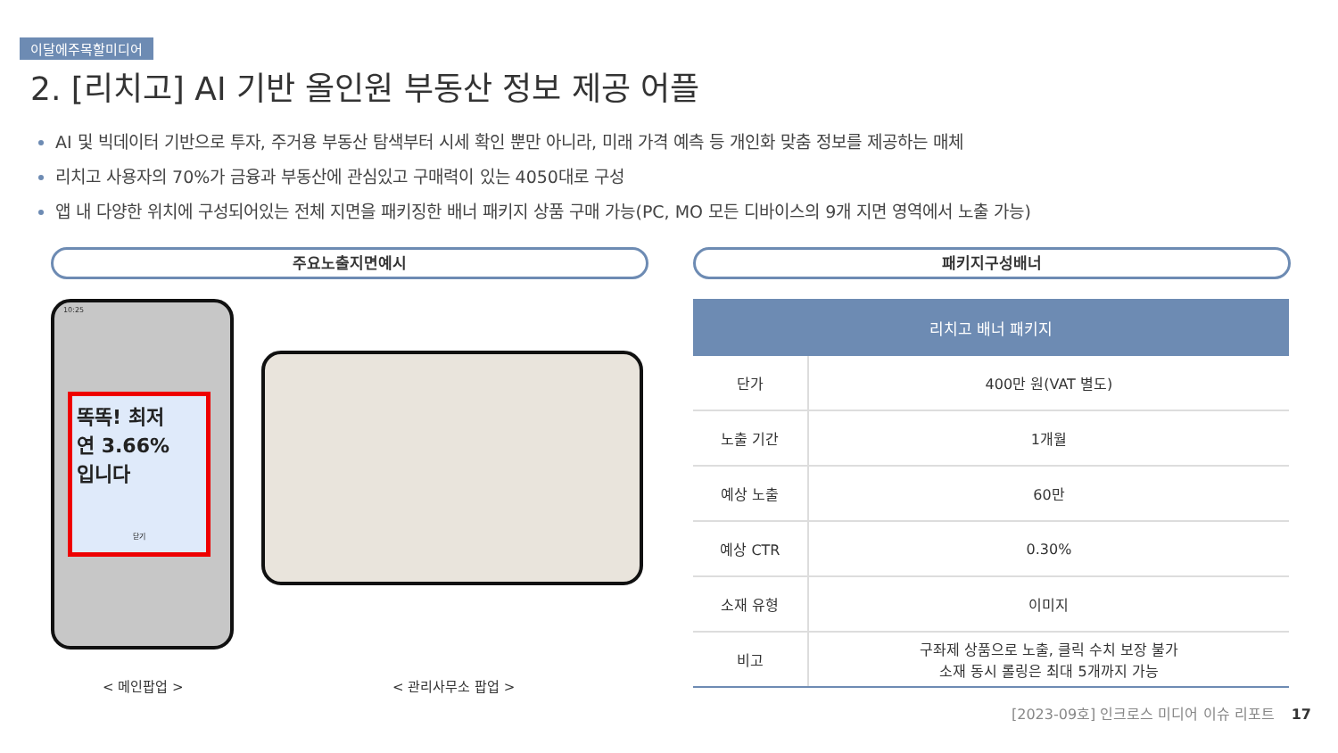이달에주목할미디어
2. [리치고] AI 기반 올인원 부동산 정보 제공 어플
AI 및 빅데이터 기반으로 투자, 주거용 부동산 탐색부터 시세 확인 뿐만 아니라, 미래 가격 예측 등 개인화 맞춤 정보를 제공하는 매체
리치고 사용자의 70%가 금융과 부동산에 관심있고 구매력이 있는 4050대로 구성
앱 내 다양한 위치에 구성되어있는 전체 지면을 패키징한 배너 패키지 상품 구매 가능(PC, MO 모든 디바이스의 9개 지면 영역에서 노출 가능)
주요노출지면예시 패키지구성배너
10:25
똑똑! 최저
연 3.66%
입니다
닫기
< 메인팝업 > < 관리사무소 팝업 >
| 리치고 배너 패키지 | |
| --- | --- |
| 단가 | 400만 원(VAT 별도) |
| 노출 기간 | 1개월 |
| 예상 노출 | 60만 |
| 예상 CTR | 0.30% |
| 소재 유형 | 이미지 |
| 비고 | 구좌제 상품으로 노출, 클릭 수치 보장 불가 소재 동시 롤링은 최대 5개까지 가능 |
[2023-09호] 인크로스 미디어 이슈 리포트 17